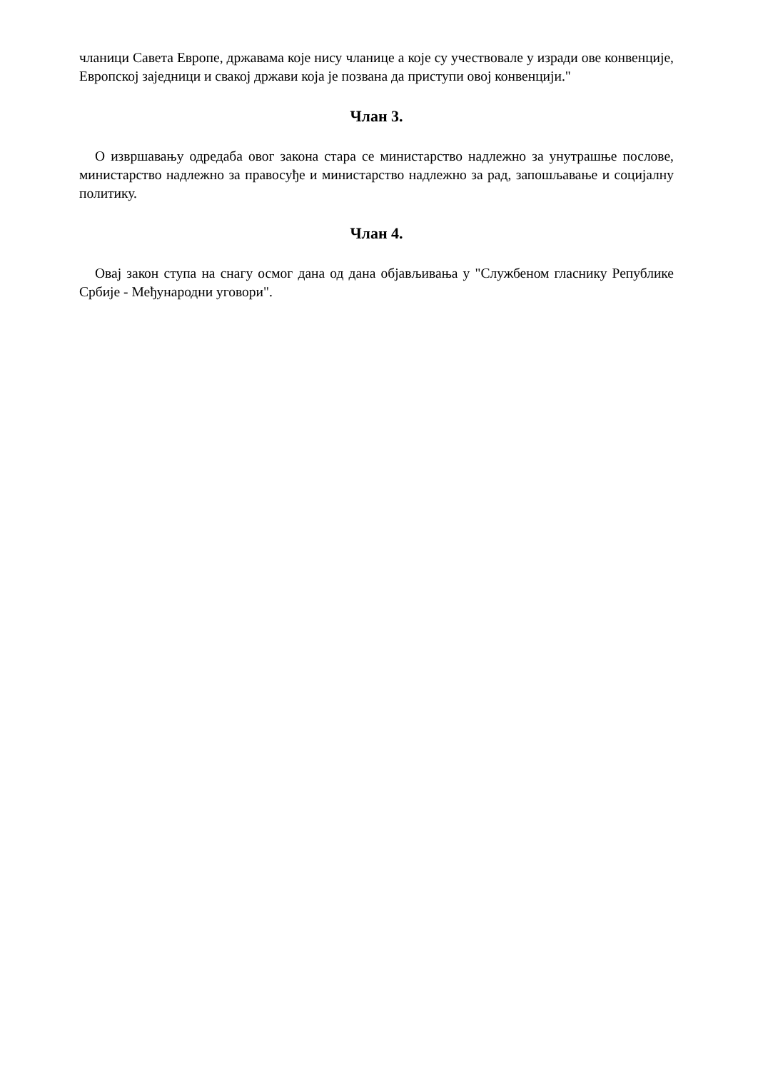чланици Савета Европе, државама које нису чланице а које су учествовале у изради ове конвенције, Европској заједници и свакој држави која је позвана да приступи овој конвенцији."
Члан 3.
О извршавању одредаба овог закона стара се министарство надлежно за унутрашње послове, министарство надлежно за правосуђе и министарство надлежно за рад, запошљавање и социјалну политику.
Члан 4.
Овај закон ступа на снагу осмог дана од дана објављивања у "Службеном гласнику Републике Србије - Међународни уговори".